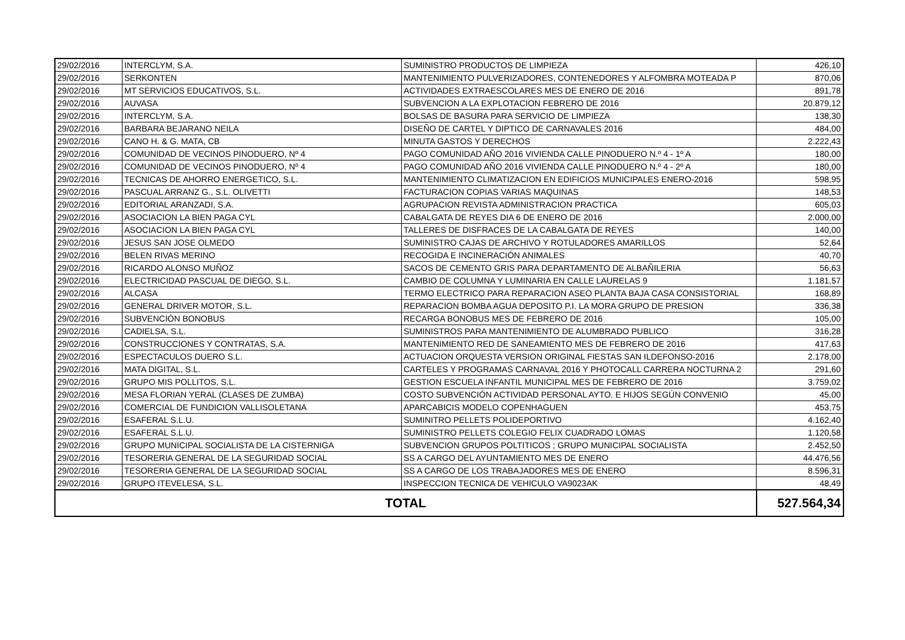| 29/02/2016 | INTERCLYM, S.A. | SUMINISTRO PRODUCTOS DE LIMPIEZA | 426,10 |
| 29/02/2016 | SERKONTEN | MANTENIMIENTO PULVERIZADORES, CONTENEDORES Y ALFOMBRA MOTEADA P | 870,06 |
| 29/02/2016 | MT SERVICIOS EDUCATIVOS, S.L. | ACTIVIDADES EXTRAESCOLARES MES DE ENERO DE 2016 | 891,78 |
| 29/02/2016 | AUVASA | SUBVENCION A LA EXPLOTACION FEBRERO DE 2016 | 20.879,12 |
| 29/02/2016 | INTERCLYM, S.A. | BOLSAS DE BASURA PARA SERVICIO DE LIMPIEZA | 138,30 |
| 29/02/2016 | BARBARA BEJARANO NEILA | DISEÑO DE CARTEL Y DIPTICO DE CARNAVALES 2016 | 484,00 |
| 29/02/2016 | CANO H. & G. MATA, CB | MINUTA GASTOS Y DERECHOS | 2.222,43 |
| 29/02/2016 | COMUNIDAD DE VECINOS PINODUERO, Nº 4 | PAGO COMUNIDAD AÑO 2016 VIVIENDA CALLE PINODUERO N.º 4 - 1º A | 180,00 |
| 29/02/2016 | COMUNIDAD DE VECINOS PINODUERO, Nº 4 | PAGO COMUNIDAD AÑO 2016 VIVIENDA CALLE PINODUERO N.º 4 - 2º A | 180,00 |
| 29/02/2016 | TECNICAS DE AHORRO ENERGETICO, S.L. | MANTENIMIENTO CLIMATIZACION EN EDIFICIOS MUNICIPALES ENERO-2016 | 598,95 |
| 29/02/2016 | PASCUAL ARRANZ G., S.L. OLIVETTI | FACTURACION COPIAS VARIAS MAQUINAS | 148,53 |
| 29/02/2016 | EDITORIAL ARANZADI, S.A. | AGRUPACION REVISTA ADMINISTRACION PRACTICA | 605,03 |
| 29/02/2016 | ASOCIACION LA BIEN PAGA CYL | CABALGATA DE REYES DIA 6 DE ENERO DE 2016 | 2.000,00 |
| 29/02/2016 | ASOCIACION LA BIEN PAGA CYL | TALLERES DE DISFRACES DE LA CABALGATA DE REYES | 140,00 |
| 29/02/2016 | JESUS SAN JOSE OLMEDO | SUMINISTRO CAJAS DE ARCHIVO Y ROTULADORES AMARILLOS | 52,64 |
| 29/02/2016 | BELEN RIVAS MERINO | RECOGIDA E INCINERACIÓN ANIMALES | 40,70 |
| 29/02/2016 | RICARDO ALONSO MUÑOZ | SACOS DE CEMENTO GRIS PARA DEPARTAMENTO DE ALBAÑILERIA | 56,63 |
| 29/02/2016 | ELECTRICIDAD PASCUAL DE DIEGO, S.L. | CAMBIO DE COLUMNA Y LUMINARIA EN CALLE LAURELAS 9 | 1.181,57 |
| 29/02/2016 | ALCASA | TERMO ELECTRICO PARA REPARACION ASEO PLANTA BAJA CASA CONSISTORIAL | 168,89 |
| 29/02/2016 | GENERAL DRIVER MOTOR, S.L. | REPARACION BOMBA AGUA DEPOSITO P.I. LA MORA GRUPO DE PRESION | 336,38 |
| 29/02/2016 | SUBVENCIÓN BONOBUS | RECARGA BONOBUS MES DE FEBRERO DE 2016 | 105,00 |
| 29/02/2016 | CADIELSA, S.L. | SUMINISTROS PARA MANTENIMIENTO DE ALUMBRADO PUBLICO | 316,28 |
| 29/02/2016 | CONSTRUCCIONES Y CONTRATAS, S.A. | MANTENIMIENTO RED DE SANEAMIENTO MES DE FEBRERO DE 2016 | 417,63 |
| 29/02/2016 | ESPECTACULOS DUERO S.L. | ACTUACION ORQUESTA VERSION ORIGINAL FIESTAS SAN ILDEFONSO-2016 | 2.178,00 |
| 29/02/2016 | MATA DIGITAL, S.L. | CARTELES Y PROGRAMAS CARNAVAL 2016 Y PHOTOCALL CARRERA NOCTURNA 2 | 291,60 |
| 29/02/2016 | GRUPO MIS POLLITOS, S.L. | GESTION ESCUELA INFANTIL MUNICIPAL MES DE FEBRERO DE 2016 | 3.759,02 |
| 29/02/2016 | MESA FLORIAN YERAL (CLASES DE ZUMBA) | COSTO SUBVENCIÓN ACTIVIDAD PERSONAL AYTO. E HIJOS SEGÚN CONVENIO | 45,00 |
| 29/02/2016 | COMERCIAL DE FUNDICION VALLISOLETANA | APARCABICIS MODELO COPENHAGUEN | 453,75 |
| 29/02/2016 | ESAFERAL S.L.U. | SUMINITRO PELLETS POLIDEPORTIVO | 4.162,40 |
| 29/02/2016 | ESAFERAL S.L.U. | SUMINISTRO PELLETS COLEGIO FELIX CUADRADO LOMAS | 1.120,58 |
| 29/02/2016 | GRUPO MUNICIPAL SOCIALISTA DE LA CISTERNIGA | SUBVENCION GRUPOS POLTITICOS ; GRUPO MUNICIPAL SOCIALISTA | 2.452,50 |
| 29/02/2016 | TESORERIA GENERAL DE LA SEGURIDAD SOCIAL | SS A CARGO DEL AYUNTAMIENTO MES DE ENERO | 44.476,56 |
| 29/02/2016 | TESORERIA GENERAL DE LA SEGURIDAD SOCIAL | SS A CARGO DE LOS TRABAJADORES MES DE ENERO | 8.596,31 |
| 29/02/2016 | GRUPO ITEVELESA, S.L. | INSPECCION TECNICA DE VEHICULO VA9023AK | 48,49 |
| TOTAL | | | 527.564,34 |